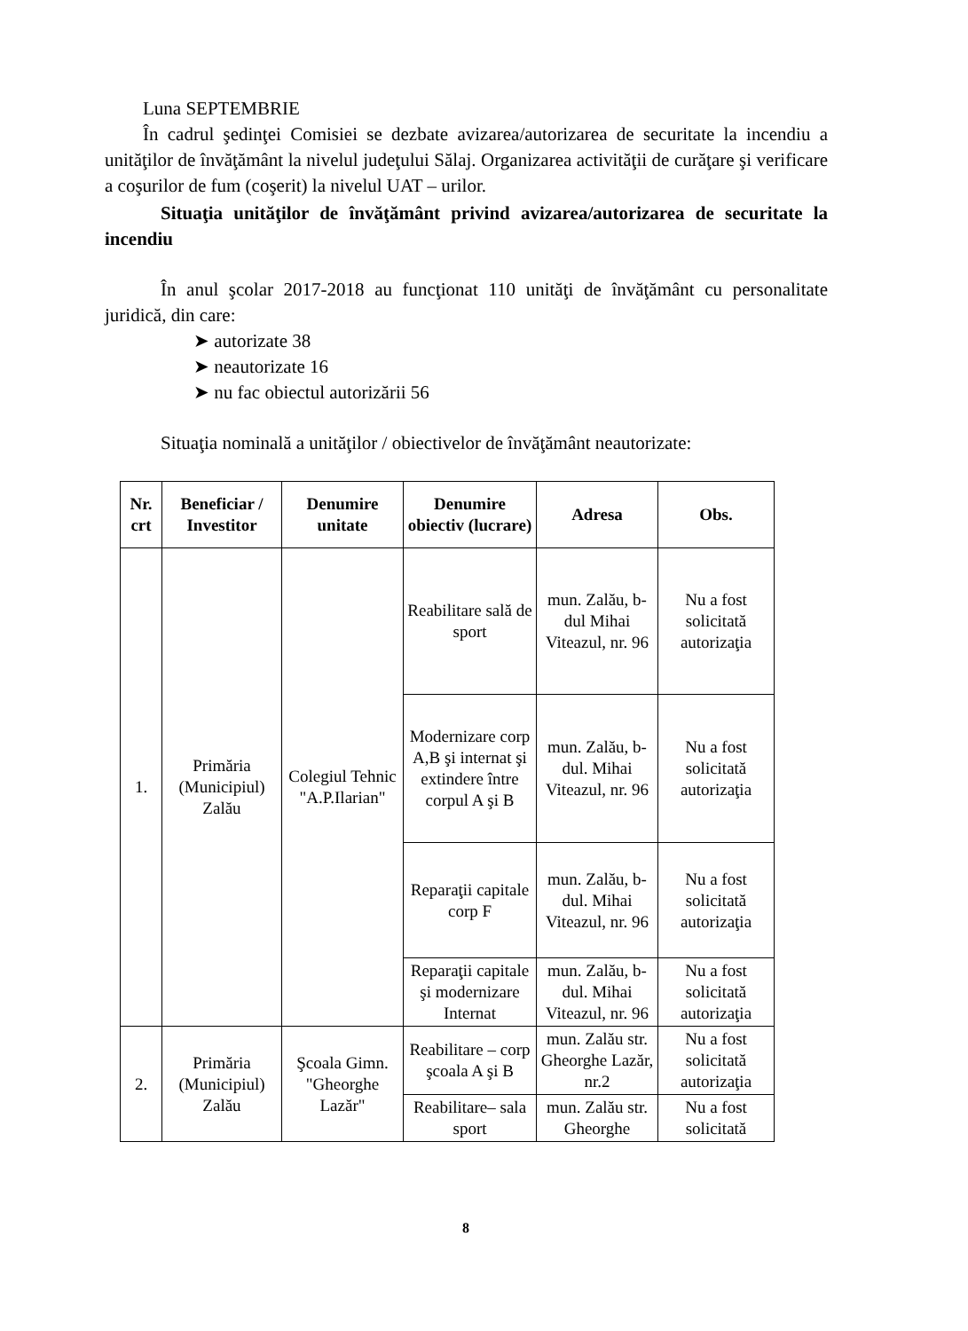Luna SEPTEMBRIE
În cadrul şedinţei Comisiei se dezbate avizarea/autorizarea de securitate la incendiu a unităţilor de învăţământ la nivelul judeţului Sălaj. Organizarea activităţii de curăţare şi verificare a coşurilor de fum (coşerit) la nivelul UAT – urilor.
Situaţia unităţilor de învăţământ privind avizarea/autorizarea de securitate la incendiu
În anul şcolar 2017-2018 au funcţionat 110 unităţi de învăţământ cu personalitate juridică, din care:
➤ autorizate 38
➤ neautorizate 16
➤ nu fac obiectul autorizării 56
Situaţia nominală a unităţilor / obiectivelor de învăţământ neautorizate:
| Nr. crt | Beneficiar / Investitor | Denumire unitate | Denumire obiectiv (lucrare) | Adresa | Obs. |
| --- | --- | --- | --- | --- | --- |
| 1. | Primăria (Municipiul) Zalău | Colegiul Tehnic "A.P.Ilarian" | Reabilitare sală de sport | mun. Zalău, b-dul Mihai Viteazul, nr. 96 | Nu a fost solicitată autorizaţia |
| | | | Modernizare corp A,B şi internat şi extindere între corpul A şi B | mun. Zalău, b-dul. Mihai Viteazul, nr. 96 | Nu a fost solicitată autorizaţia |
| | | | Reparaţii capitale corp F | mun. Zalău, b-dul. Mihai Viteazul, nr. 96 | Nu a fost solicitată autorizaţia |
| | | | Reparaţii capitale şi modernizare Internat | mun. Zalău, b-dul. Mihai Viteazul, nr. 96 | Nu a fost solicitată autorizaţia |
| 2. | Primăria (Municipiul) Zalău | Şcoala Gimn. "Gheorghe Lazăr" | Reabilitare – corp şcoala A şi B | mun. Zalău str. Gheorghe Lazăr, nr.2 | Nu a fost solicitată autorizaţia |
| | | | Reabilitare– sala sport | mun. Zalău str. Gheorghe | Nu a fost solicitată |
8